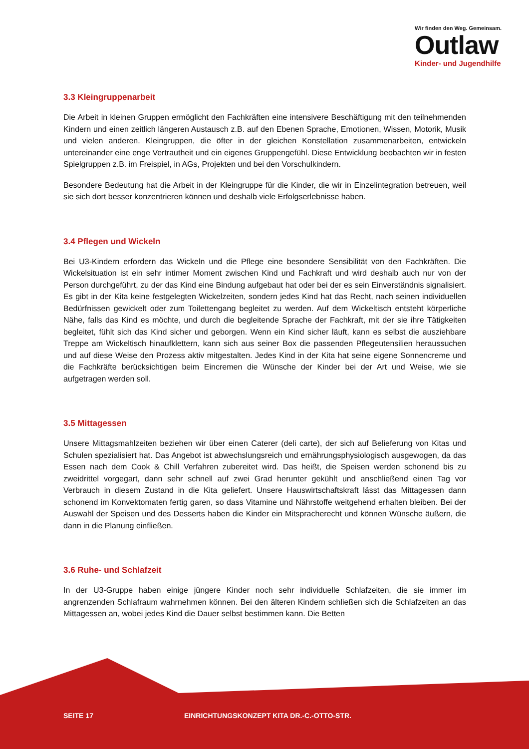Wir finden den Weg. Gemeinsam.
Outlaw
Kinder- und Jugendhilfe
3.3 Kleingruppenarbeit
Die Arbeit in kleinen Gruppen ermöglicht den Fachkräften eine intensivere Beschäftigung mit den teilnehmenden Kindern und einen zeitlich längeren Austausch z.B. auf den Ebenen Sprache, Emotionen, Wissen, Motorik, Musik und vielen anderen. Kleingruppen, die öfter in der gleichen Konstellation zusammenarbeiten, entwickeln untereinander eine enge Vertrautheit und ein eigenes Gruppengefühl. Diese Entwicklung beobachten wir in festen Spielgruppen z.B. im Freispiel, in AGs, Projekten und bei den Vorschulkindern.
Besondere Bedeutung hat die Arbeit in der Kleingruppe für die Kinder, die wir in Einzelintegration betreuen, weil sie sich dort besser konzentrieren können und deshalb viele Erfolgserlebnisse haben.
3.4 Pflegen und Wickeln
Bei U3-Kindern erfordern das Wickeln und die Pflege eine besondere Sensibilität von den Fachkräften. Die Wickelsituation ist ein sehr intimer Moment zwischen Kind und Fachkraft und wird deshalb auch nur von der Person durchgeführt, zu der das Kind eine Bindung aufgebaut hat oder bei der es sein Einverständnis signalisiert. Es gibt in der Kita keine festgelegten Wickelzeiten, sondern jedes Kind hat das Recht, nach seinen individuellen Bedürfnissen gewickelt oder zum Toilettengang begleitet zu werden. Auf dem Wickeltisch entsteht körperliche Nähe, falls das Kind es möchte, und durch die begleitende Sprache der Fachkraft, mit der sie ihre Tätigkeiten begleitet, fühlt sich das Kind sicher und geborgen. Wenn ein Kind sicher läuft, kann es selbst die ausziehbare Treppe am Wickeltisch hinaufklettern, kann sich aus seiner Box die passenden Pflegeutensilien heraussuchen und auf diese Weise den Prozess aktiv mitgestalten. Jedes Kind in der Kita hat seine eigene Sonnencreme und die Fachkräfte berücksichtigen beim Eincremen die Wünsche der Kinder bei der Art und Weise, wie sie aufgetragen werden soll.
3.5 Mittagessen
Unsere Mittagsmahlzeiten beziehen wir über einen Caterer (deli carte), der sich auf Belieferung von Kitas und Schulen spezialisiert hat. Das Angebot ist abwechslungsreich und ernährungsphysiologisch ausgewogen, da das Essen nach dem Cook & Chill Verfahren zubereitet wird. Das heißt, die Speisen werden schonend bis zu zweidrittel vorgegart, dann sehr schnell auf zwei Grad herunter gekühlt und anschließend einen Tag vor Verbrauch in diesem Zustand in die Kita geliefert. Unsere Hauswirtschaftskraft lässt das Mittagessen dann schonend im Konvektomaten fertig garen, so dass Vitamine und Nährstoffe weitgehend erhalten bleiben. Bei der Auswahl der Speisen und des Desserts haben die Kinder ein Mitspracherecht und können Wünsche äußern, die dann in die Planung einfließen.
3.6 Ruhe- und Schlafzeit
In der U3-Gruppe haben einige jüngere Kinder noch sehr individuelle Schlafzeiten, die sie immer im angrenzenden Schlafraum wahrnehmen können. Bei den älteren Kindern schließen sich die Schlafzeiten an das Mittagessen an, wobei jedes Kind die Dauer selbst bestimmen kann. Die Betten
SEITE 17 EINRICHTUNGSKONZEPT KITA DR.-C.-OTTO-STR.